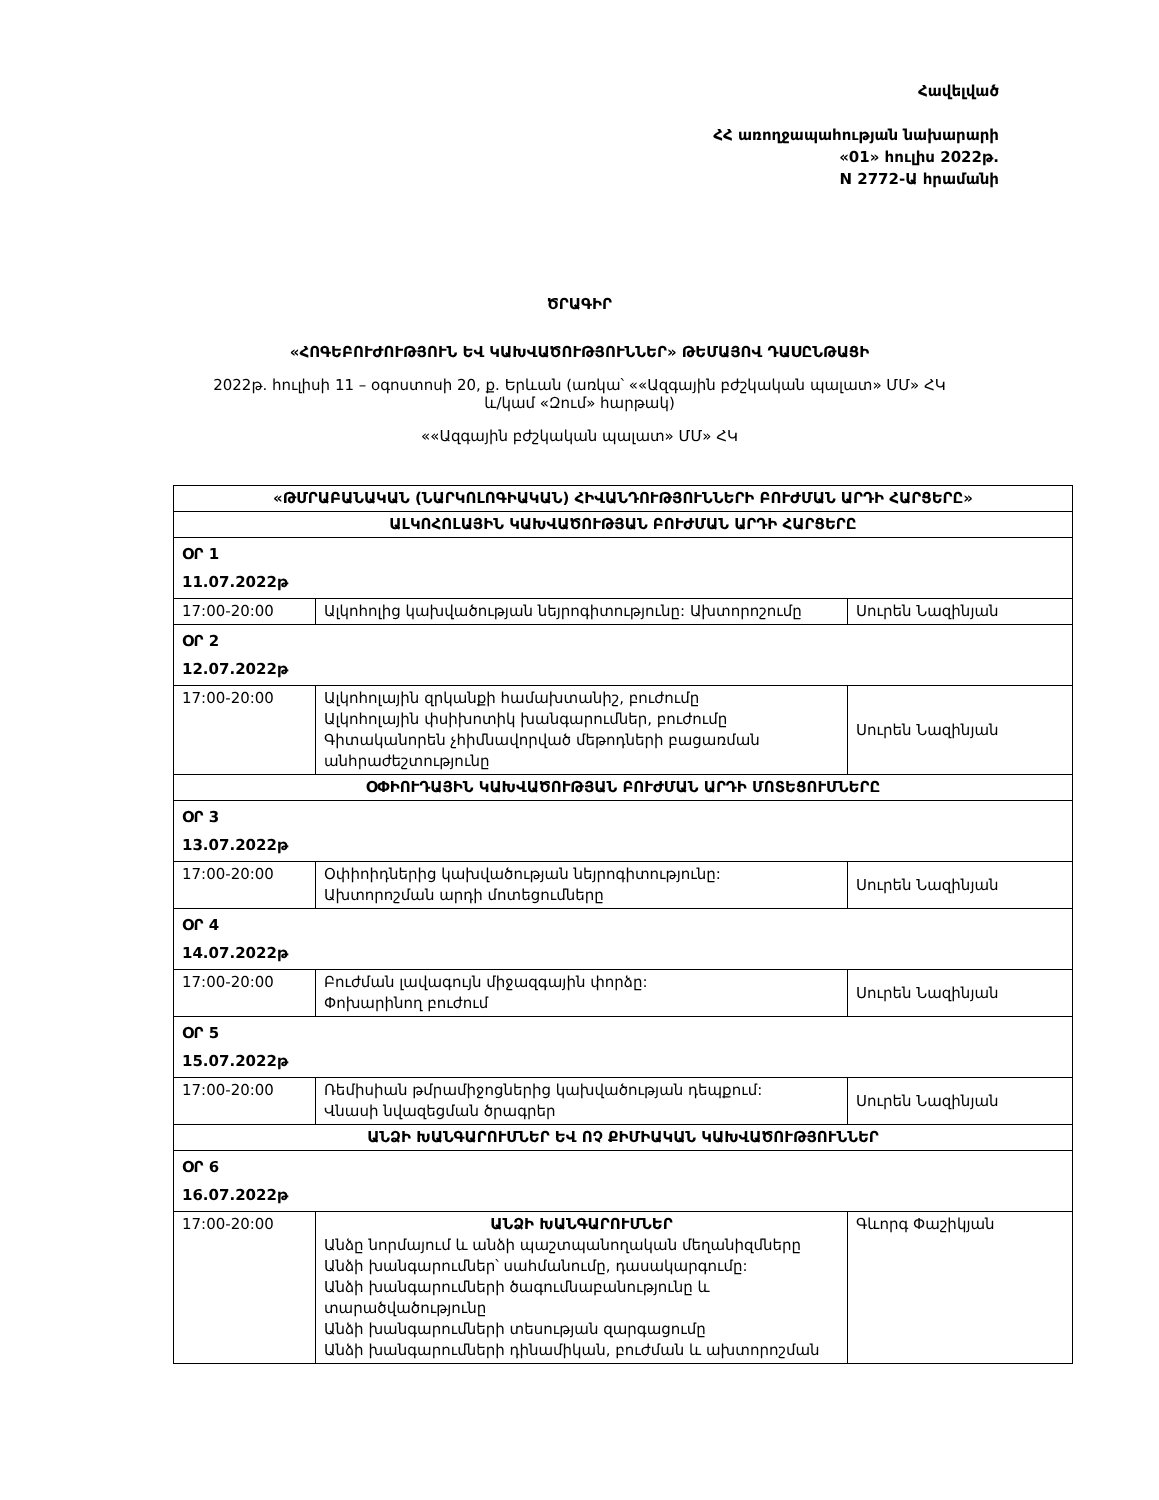Հավելված
ՀՀ առողջապահության նախարարի
«01» հուլիս 2022թ.
N 2772-Ա հրամանի
ԾՐԱԳԻՐ
«ՀՈԳԵԲՈՒԺՈՒԹՅՈՒՆ ԵՎ ԿԱԽՎԱԾՈՒԹՅՈՒՆՆԵՐ» ԹԵՄԱՅՈՎ ԴԱՍԸՆԹԱՑԻ
2022թ. հուլիսի 11 – օգոստոսի 20, ք. Երևան (առկա՝ ««Ազգային բժշկական պալատ» ՄՄ» ՀԿ
և/կամ «Զում» հարթակ)
««Ազգային բժշկական պալատ» ՄՄ» ՀԿ
| «ԹՄՐԱԲԱՆԱԿԱՆ (ՆԱՐԿՈԼՈԳԻԱԿԱՆ) ՀԻՎԱՆԴՈՒԹՅՈՒՆՆԵՐԻ ԲՈՒԺՄԱՆ ԱՐԴԻ ՀԱՐՑԵՐԸ» | | |
| ԱԼԿՈՀՈԼԱՅԻՆ ԿԱԽՎԱԾՈՒԹՅԱՆ ԲՈՒԺՄԱՆ ԱՐԴԻ ՀԱՐՑԵՐԸ | | |
| ՕՐ 1 11.07.2022թ | | |
| 17:00-20:00 | Ալկոհոլից կախվածության նեյրոգիտությունը: Ախտորոշումը | Սուրեն Նազինյան |
| ՕՐ 2 12.07.2022թ | | |
| 17:00-20:00 | Ալկոհոլային զրկանքի համախտանիշ, բուժումը Ալկոհոլային փսիխոտիկ խանգարումներ, բուժումը Գիտականորեն չհիմնավորված մեթոդների բացառման անհրաժեշտությունը | Սուրեն Նազինյան |
| ՕՓԻՈՒԴԱՅԻՆ ԿԱԽՎԱԾՈՒԹՅԱՆ ԲՈՒԺՄԱՆ ԱՐԴԻ ՄՈՏԵՑՈՒՄՆԵՐԸ | | |
| ՕՐ 3 13.07.2022թ | | |
| 17:00-20:00 | Օփիոիդներից կախվածության նեյրոգիտությունը: Ախտորոշման արդի մոտեցումները | Սուրեն Նազինյան |
| ՕՐ 4 14.07.2022թ | | |
| 17:00-20:00 | Բուժման լավագույն միջազգային փորձը: Փոխարինող բուժում | Սուրեն Նազինյան |
| ՕՐ 5 15.07.2022թ | | |
| 17:00-20:00 | Ռեմիսիան թմրամիջոցներից կախվածության դեպքում: Վնասի նվազեցման ծրագրեր | Սուրեն Նազինյան |
| ԱՆՁԻ ԽԱՆԳԱՐՈՒՄՆԵՐ ԵՎ ՈՉ ՔԻՄԻԱԿԱՆ ԿԱԽՎԱԾՈՒԹՅՈՒՆՆԵՐ | | |
| ՕՐ 6 16.07.2022թ | | |
| 17:00-20:00 | ԱՆՁԻ ԽԱՆԳԱՐՈՒՄՆԵՐ Անձը նորմայում և անձի պաշտպանողական մեղանիզմները Անձի խանգարումներ՝ սահմանումը, դասակարգումը: Անձի խանգարումների ծագումնաբանությունը և տարածվածությունը Անձի խանգարումների տեսության զարգացումը Անձի խանգարումների դինամիկան, բուժման և ախտորոշման | Գևորգ Փաշիկյան |